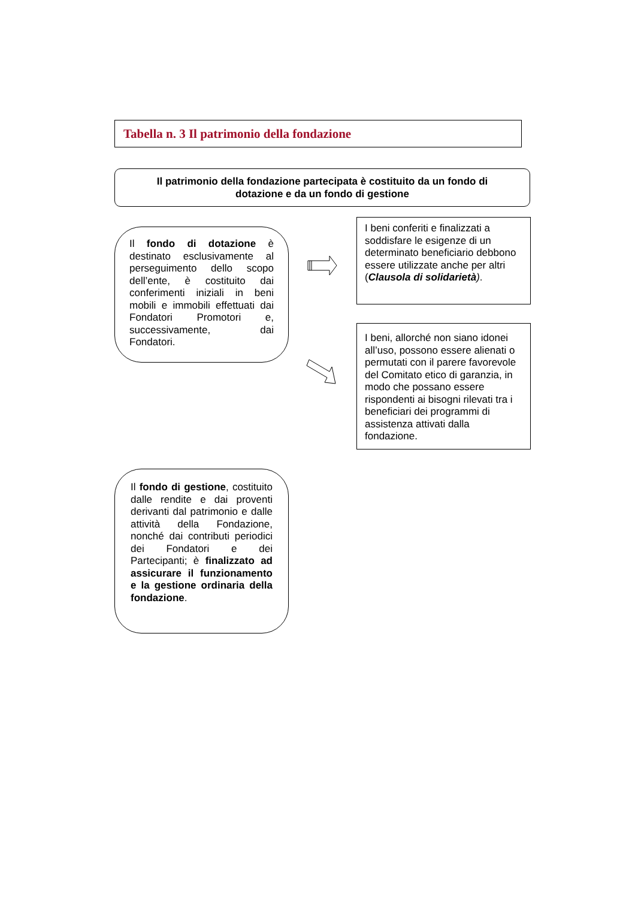Tabella n. 3 Il patrimonio della fondazione
Il patrimonio della fondazione partecipata è costituito da un fondo di
dotazione e da un fondo di gestione
Il fondo di dotazione è destinato esclusivamente al perseguimento dello scopo dell’ente, è costituito dai conferimenti iniziali in beni mobili e immobili effettuati dai Fondatori Promotori e, successivamente, dai Fondatori.
I beni conferiti e finalizzati a soddisfare le esigenze di un determinato beneficiario debbono essere utilizzate anche per altri (Clausola di solidarietà).
I beni, allorché non siano idonei all’uso, possono essere alienati o permutati con il parere favorevole del Comitato etico di garanzia, in modo che possano essere rispondenti ai bisogni rilevati tra i beneficiari dei programmi di assistenza attivati dalla fondazione.
Il fondo di gestione, costituito dalle rendite e dai proventi derivanti dal patrimonio e dalle attività della Fondazione, nonché dai contributi periodici dei Fondatori e dei Partecipanti; è finalizzato ad assicurare il funzionamento e la gestione ordinaria della fondazione.